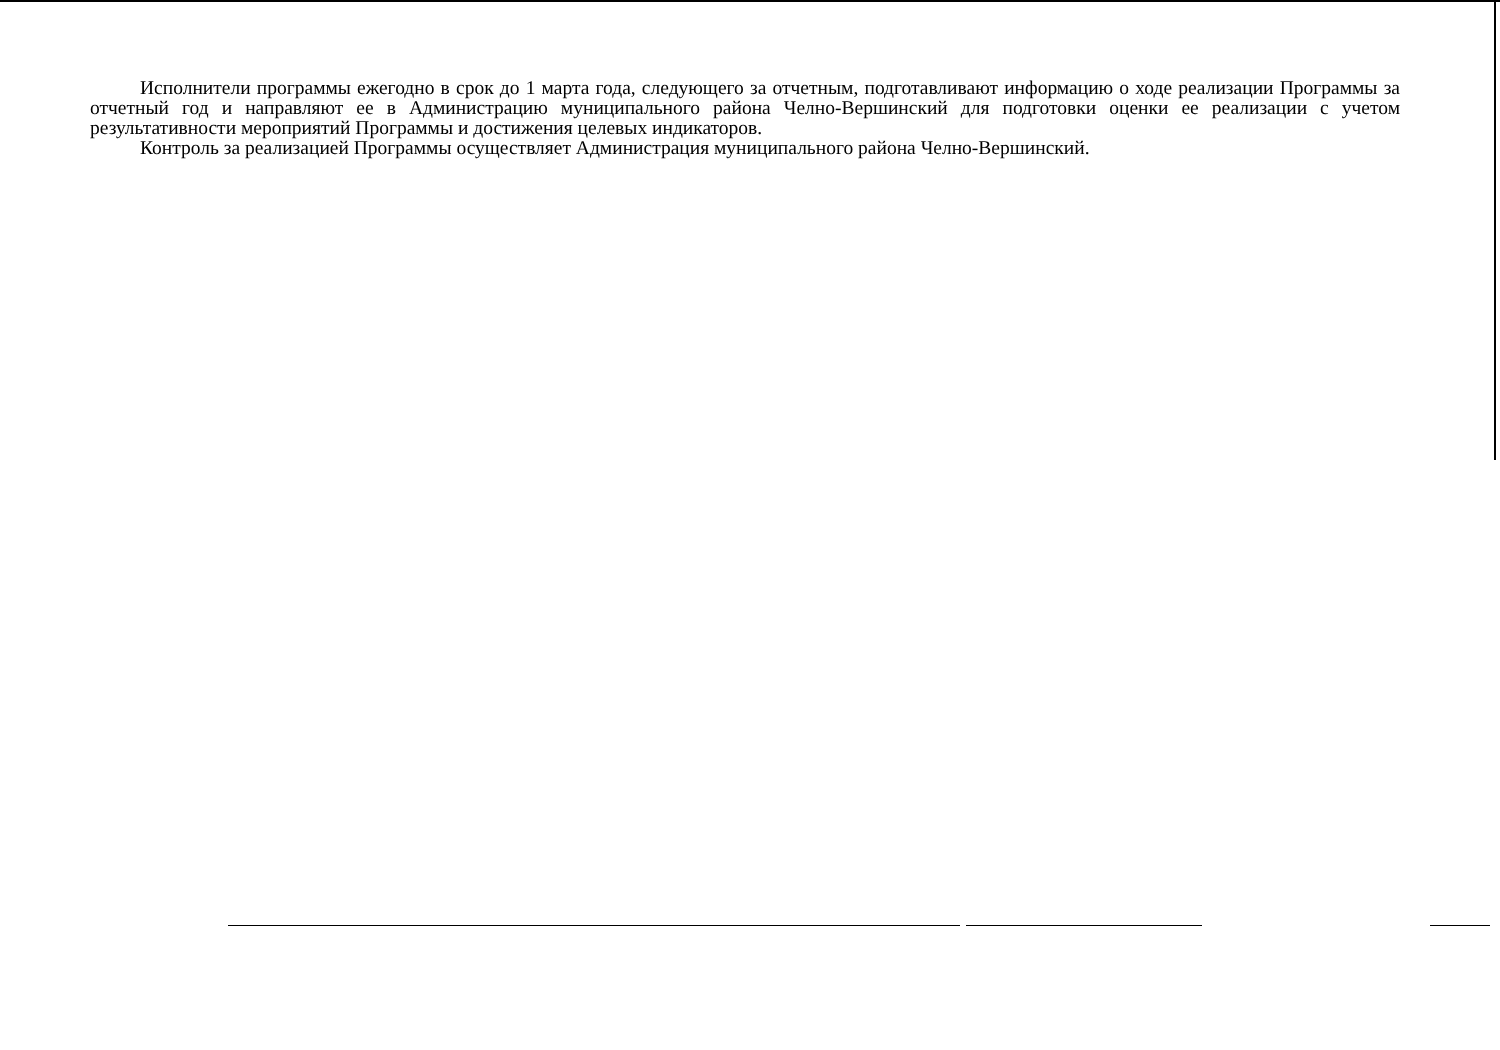Исполнители программы ежегодно в срок до 1 марта года, следующего за отчетным, подготавливают информацию о ходе реализации Программы за отчетный год и направляют ее в Администрацию муниципального района Челно-Вершинский для подготовки оценки ее реализации с учетом результативности мероприятий Программы и достижения целевых индикаторов.
Контроль за реализацией Программы осуществляет Администрация муниципального района Челно-Вершинский.